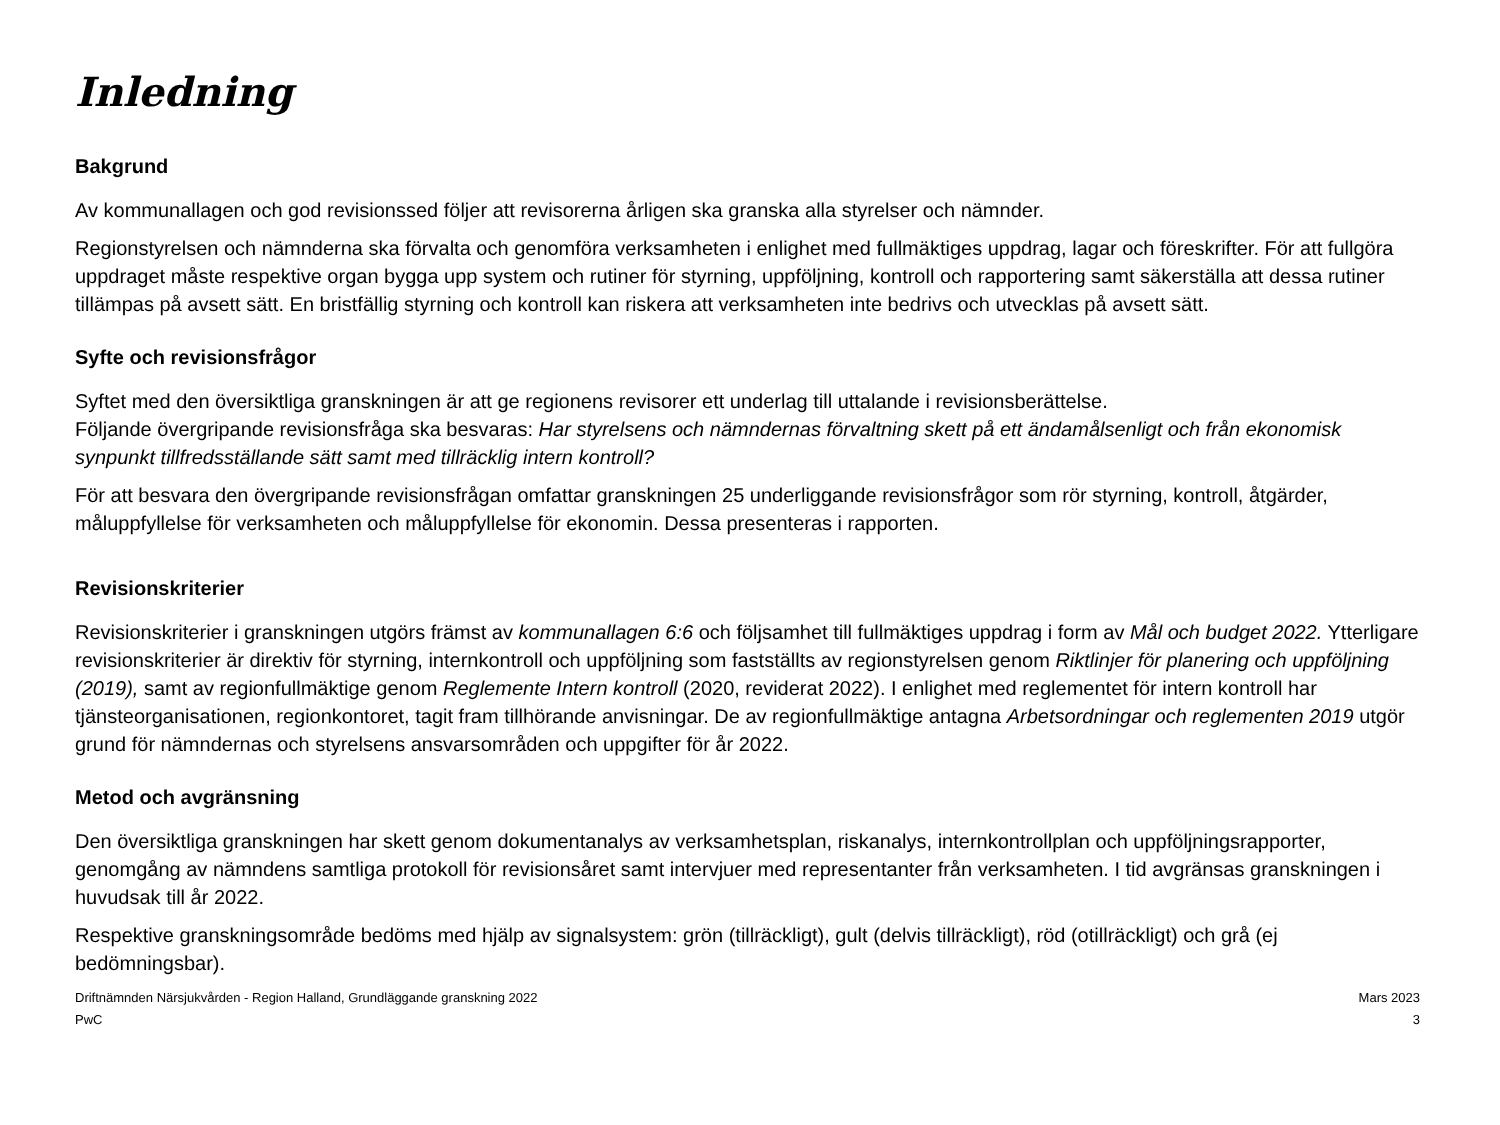Inledning
Bakgrund
Av kommunallagen och god revisionssed följer att revisorerna årligen ska granska alla styrelser och nämnder.
Regionstyrelsen och nämnderna ska förvalta och genomföra verksamheten i enlighet med fullmäktiges uppdrag, lagar och föreskrifter. För att fullgöra uppdraget måste respektive organ bygga upp system och rutiner för styrning, uppföljning, kontroll och rapportering samt säkerställa att dessa rutiner tillämpas på avsett sätt. En bristfällig styrning och kontroll kan riskera att verksamheten inte bedrivs och utvecklas på avsett sätt.
Syfte och revisionsfrågor
Syftet med den översiktliga granskningen är att ge regionens revisorer ett underlag till uttalande i revisionsberättelse.
Följande övergripande revisionsfråga ska besvaras: Har styrelsens och nämndernas förvaltning skett på ett ändamålsenligt och från ekonomisk synpunkt tillfredsställande sätt samt med tillräcklig intern kontroll?
För att besvara den övergripande revisionsfrågan omfattar granskningen 25 underliggande revisionsfrågor som rör styrning, kontroll, åtgärder, måluppfyllelse för verksamheten och måluppfyllelse för ekonomin. Dessa presenteras i rapporten.
Revisionskriterier
Revisionskriterier i granskningen utgörs främst av kommunallagen 6:6 och följsamhet till fullmäktiges uppdrag i form av Mål och budget 2022. Ytterligare revisionskriterier är direktiv för styrning, internkontroll och uppföljning som fastställts av regionstyrelsen genom Riktlinjer för planering och uppföljning (2019), samt av regionfullmäktige genom Reglemente Intern kontroll (2020, reviderat 2022). I enlighet med reglementet för intern kontroll har tjänsteorganisationen, regionkontoret, tagit fram tillhörande anvisningar. De av regionfullmäktige antagna Arbetsordningar och reglementen 2019 utgör grund för nämndernas och styrelsens ansvarsområden och uppgifter för år 2022.
Metod och avgränsning
Den översiktliga granskningen har skett genom dokumentanalys av verksamhetsplan, riskanalys, internkontrollplan och uppföljningsrapporter, genomgång av nämndens samtliga protokoll för revisionsåret samt intervjuer med representanter från verksamheten. I tid avgränsas granskningen i huvudsak till år 2022.
Respektive granskningsområde bedöms med hjälp av signalsystem: grön (tillräckligt), gult (delvis tillräckligt), röd (otillräckligt) och grå (ej bedömningsbar).
Driftnämnden Närsjukvården - Region Halland, Grundläggande granskning 2022
PwC
Mars 2023
3